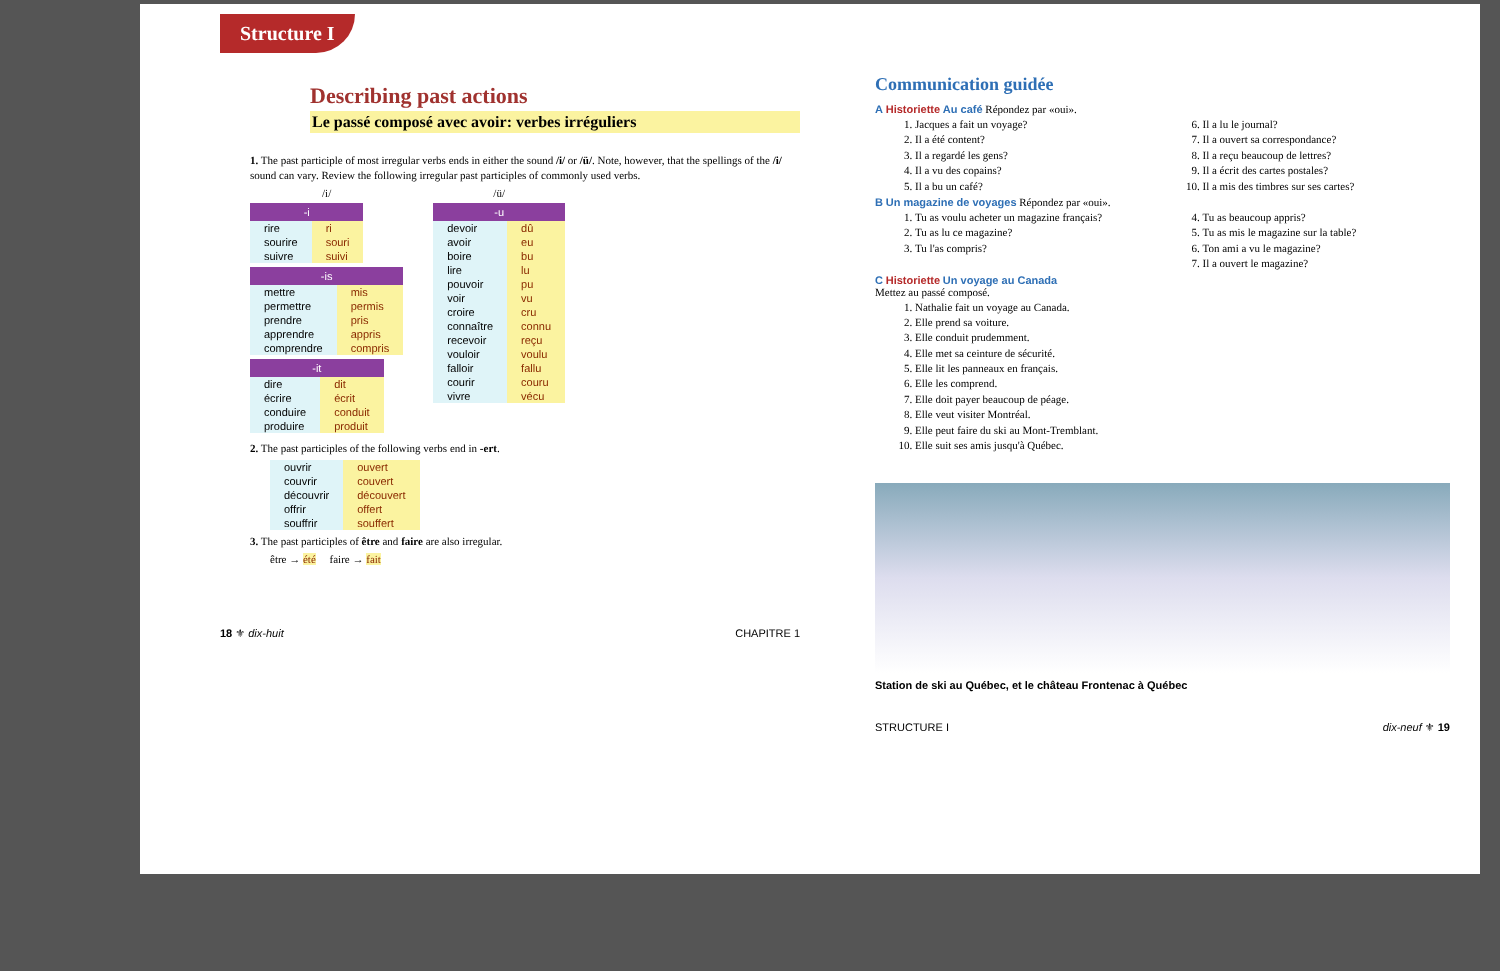Structure I
Describing past actions
Le passé composé avec avoir: verbes irréguliers
1. The past participle of most irregular verbs ends in either the sound /i/ or /ü/. Note, however, that the spellings of the /i/ sound can vary. Review the following irregular past participles of commonly used verbs.
/i/
| -i | |
| --- | --- |
| rire | ri |
| sourire | souri |
| suivre | suivi |
| -is | |
| --- | --- |
| mettre | mis |
| permettre | permis |
| prendre | pris |
| apprendre | appris |
| comprendre | compris |
| -it | |
| --- | --- |
| dire | dit |
| écrire | écrit |
| conduire | conduit |
| produire | produit |
/ü/
| -u | |
| --- | --- |
| devoir | dû |
| avoir | eu |
| boire | bu |
| lire | lu |
| pouvoir | pu |
| voir | vu |
| croire | cru |
| connaître | connu |
| recevoir | reçu |
| vouloir | voulu |
| falloir | fallu |
| courir | couru |
| vivre | vécu |
2. The past participles of the following verbs end in -ert.
| ouvrir | ouvert |
| couvrir | couvert |
| découvrir | découvert |
| offrir | offert |
| souffrir | souffert |
3. The past participles of être and faire are also irregular.
être → été faire → fait
18 ⚜ dix-huit CHAPITRE 1
Communication guidée
A Historiette Au café Répondez par «oui».
1. Jacques a fait un voyage?
2. Il a été content?
3. Il a regardé les gens?
4. Il a vu des copains?
5. Il a bu un café?
6. Il a lu le journal?
7. Il a ouvert sa correspondance?
8. Il a reçu beaucoup de lettres?
9. Il a écrit des cartes postales?
10. Il a mis des timbres sur ses cartes?
B Un magazine de voyages Répondez par «oui».
1. Tu as voulu acheter un magazine français?
2. Tu as lu ce magazine?
3. Tu l'as compris?
4. Tu as beaucoup appris?
5. Tu as mis le magazine sur la table?
6. Ton ami a vu le magazine?
7. Il a ouvert le magazine?
C Historiette Un voyage au Canada
Mettez au passé composé.
1. Nathalie fait un voyage au Canada.
2. Elle prend sa voiture.
3. Elle conduit prudemment.
4. Elle met sa ceinture de sécurité.
5. Elle lit les panneaux en français.
6. Elle les comprend.
7. Elle doit payer beaucoup de péage.
8. Elle veut visiter Montréal.
9. Elle peut faire du ski au Mont-Tremblant.
10. Elle suit ses amis jusqu'à Québec.
Station de ski au Québec, et le château Frontenac à Québec
STRUCTURE I dix-neuf ⚜ 19